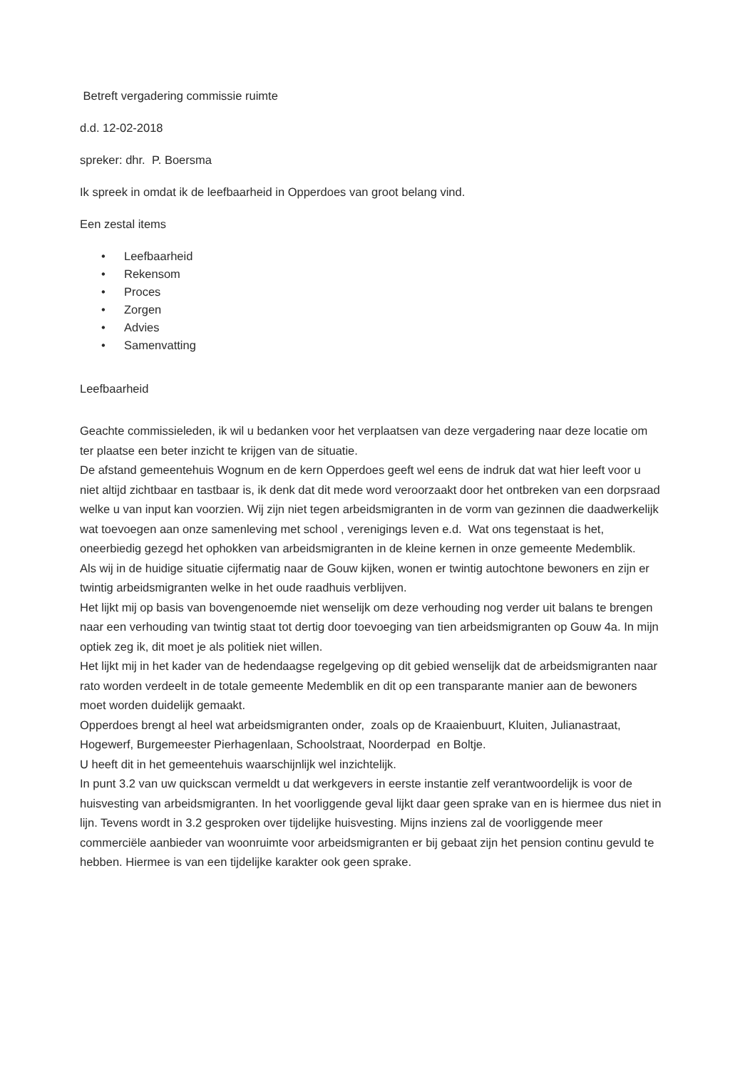Betreft vergadering commissie ruimte
d.d. 12-02-2018
spreker: dhr. P. Boersma
Ik spreek in omdat ik de leefbaarheid in Opperdoes van groot belang vind.
Een zestal items
• Leefbaarheid
• Rekensom
• Proces
• Zorgen
• Advies
• Samenvatting
Leefbaarheid
Geachte commissieleden, ik wil u bedanken voor het verplaatsen van deze vergadering naar deze locatie om ter plaatse een beter inzicht te krijgen van de situatie.
De afstand gemeentehuis Wognum en de kern Opperdoes geeft wel eens de indruk dat wat hier leeft voor u niet altijd zichtbaar en tastbaar is, ik denk dat dit mede word veroorzaakt door het ontbreken van een dorpsraad welke u van input kan voorzien. Wij zijn niet tegen arbeidsmigranten in de vorm van gezinnen die daadwerkelijk wat toevoegen aan onze samenleving met school , verenigings leven e.d. Wat ons tegenstaat is het, oneerbiedig gezegd het ophokken van arbeidsmigranten in de kleine kernen in onze gemeente Medemblik.
Als wij in de huidige situatie cijfermatig naar de Gouw kijken, wonen er twintig autochtone bewoners en zijn er twintig arbeidsmigranten welke in het oude raadhuis verblijven.
Het lijkt mij op basis van bovengenoemde niet wenselijk om deze verhouding nog verder uit balans te brengen naar een verhouding van twintig staat tot dertig door toevoeging van tien arbeidsmigranten op Gouw 4a. In mijn optiek zeg ik, dit moet je als politiek niet willen.
Het lijkt mij in het kader van de hedendaagse regelgeving op dit gebied wenselijk dat de arbeidsmigranten naar rato worden verdeelt in de totale gemeente Medemblik en dit op een transparante manier aan de bewoners moet worden duidelijk gemaakt.
Opperdoes brengt al heel wat arbeidsmigranten onder, zoals op de Kraaienbuurt, Kluiten, Julianastraat, Hogewerf, Burgemeester Pierhagenlaan, Schoolstraat, Noorderpad en Boltje.
U heeft dit in het gemeentehuis waarschijnlijk wel inzichtelijk.
In punt 3.2 van uw quickscan vermeldt u dat werkgevers in eerste instantie zelf verantwoordelijk is voor de huisvesting van arbeidsmigranten. In het voorliggende geval lijkt daar geen sprake van en is hiermee dus niet in lijn. Tevens wordt in 3.2 gesproken over tijdelijke huisvesting. Mijns inziens zal de voorliggende meer commerciële aanbieder van woonruimte voor arbeidsmigranten er bij gebaat zijn het pension continu gevuld te hebben. Hiermee is van een tijdelijke karakter ook geen sprake.